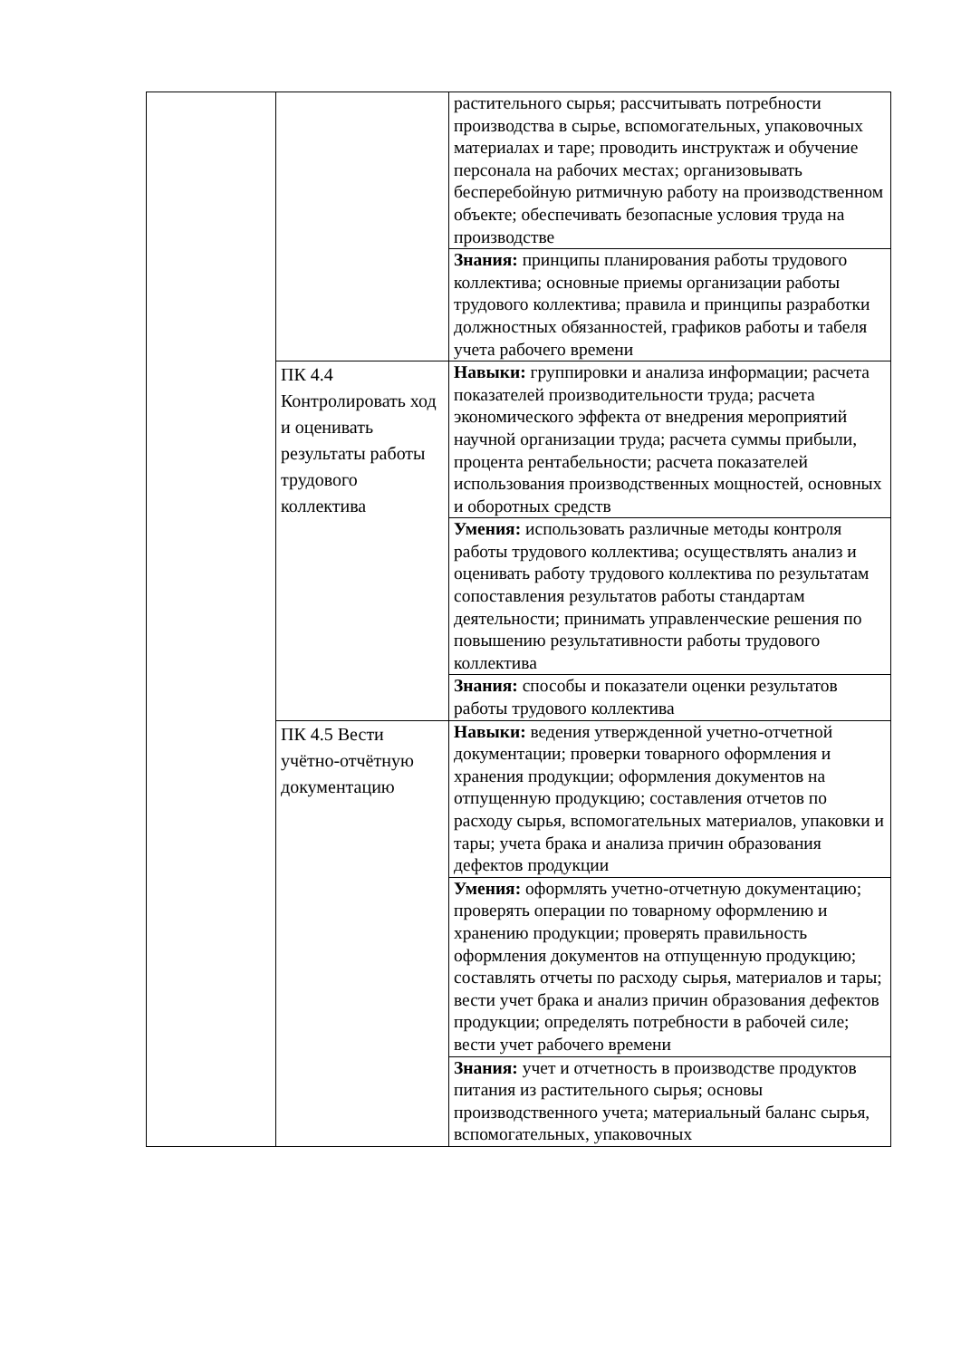| | | растительного сырья; рассчитывать потребности производства в сырье, вспомогательных, упаковочных материалах и таре; проводить инструктаж и обучение персонала на рабочих местах; организовывать бесперебойную ритмичную работу на производственном объекте; обеспечивать безопасные условия труда на производстве |
| | | Знания: принципы планирования работы трудового коллектива; основные приемы организации работы трудового коллектива; правила и принципы разработки должностных обязанностей, графиков работы и табеля учета рабочего времени |
| | ПК 4.4 Контролировать ход и оценивать результаты работы трудового коллектива | Навыки: группировки и анализа информации; расчета показателей производительности труда; расчета экономического эффекта от внедрения мероприятий научной организации труда; расчета суммы прибыли, процента рентабельности; расчета показателей использования производственных мощностей, основных и оборотных средств |
| | | Умения: использовать различные методы контроля работы трудового коллектива; осуществлять анализ и оценивать работу трудового коллектива по результатам сопоставления результатов работы стандартам деятельности; принимать управленческие решения по повышению результативности работы трудового коллектива |
| | | Знания: способы и показатели оценки результатов работы трудового коллектива |
| | ПК 4.5 Вести учётно-отчётную документацию | Навыки: ведения утвержденной учетно-отчетной документации; проверки товарного оформления и хранения продукции; оформления документов на отпущенную продукцию; составления отчетов по расходу сырья, вспомогательных материалов, упаковки и тары; учета брака и анализа причин образования дефектов продукции |
| | | Умения: оформлять учетно-отчетную документацию; проверять операции по товарному оформлению и хранению продукции; проверять правильность оформления документов на отпущенную продукцию; составлять отчеты по расходу сырья, материалов и тары; вести учет брака и анализ причин образования дефектов продукции; определять потребности в рабочей силе; вести учет рабочего времени |
| | | Знания: учет и отчетность в производстве продуктов питания из растительного сырья; основы производственного учета; материальный баланс сырья, вспомогательных, упаковочных |